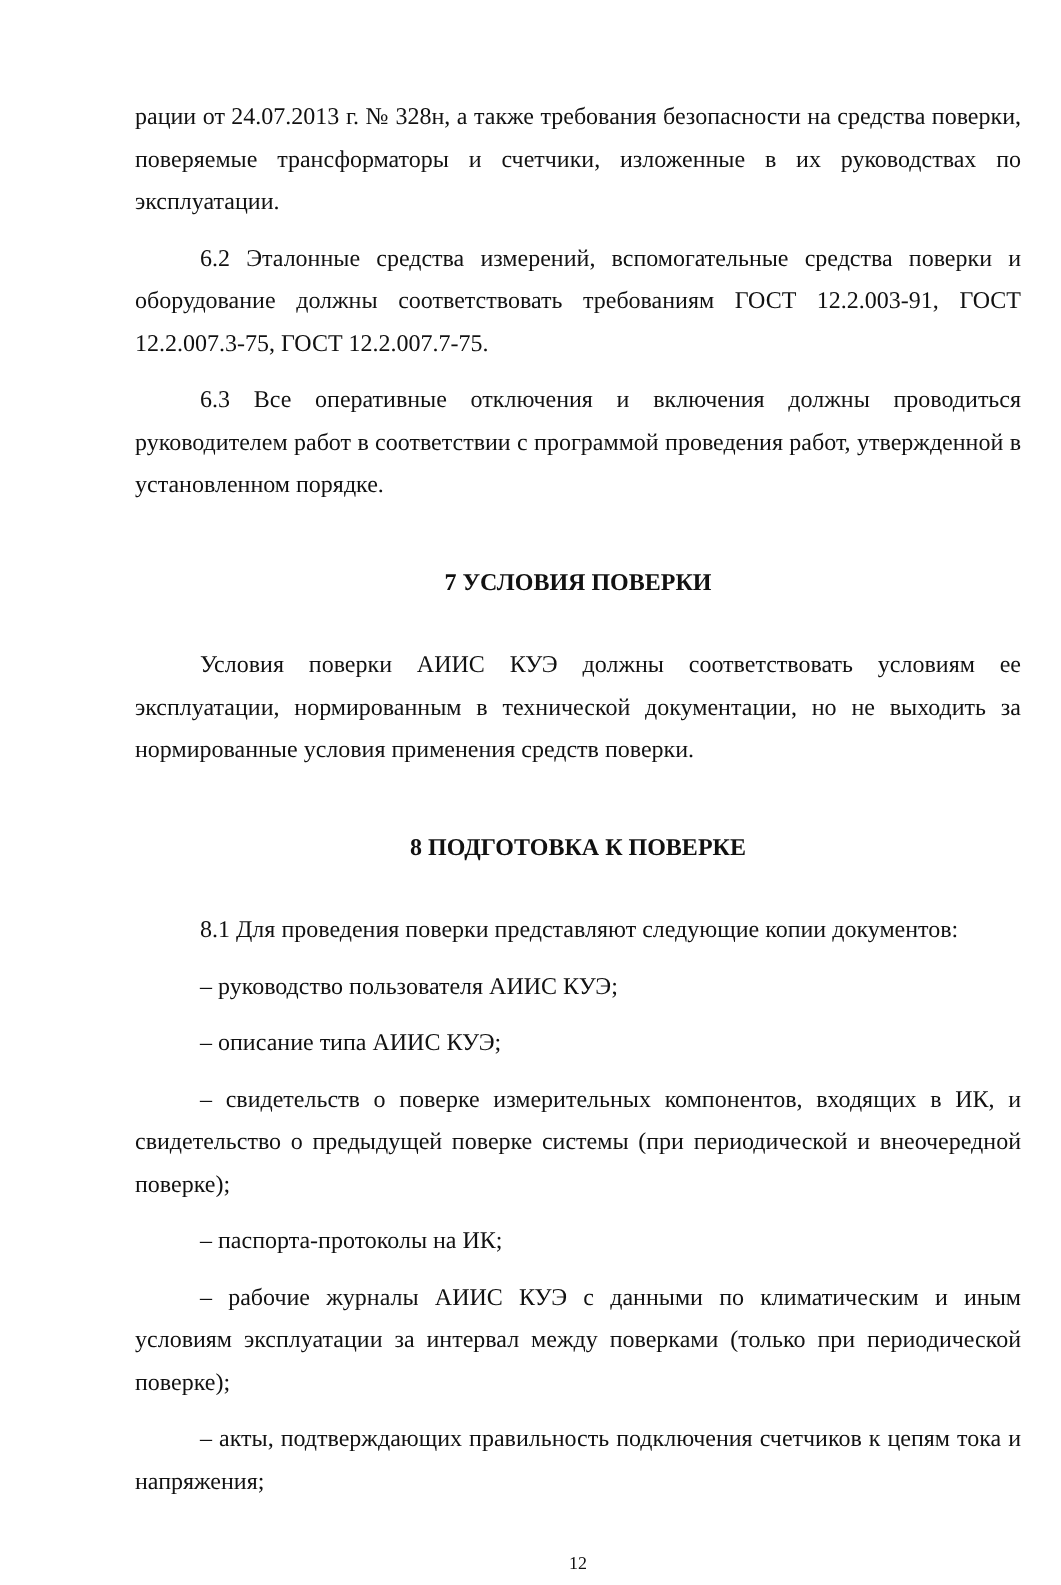рации от 24.07.2013 г. № 328н, а также требования безопасности на средства поверки, поверяемые трансформаторы и счетчики, изложенные в их руководствах по эксплуатации.
6.2 Эталонные средства измерений, вспомогательные средства поверки и оборудование должны соответствовать требованиям ГОСТ 12.2.003-91, ГОСТ 12.2.007.3-75, ГОСТ 12.2.007.7-75.
6.3 Все оперативные отключения и включения должны проводиться руководителем работ в соответствии с программой проведения работ, утвержденной в установленном порядке.
7 УСЛОВИЯ ПОВЕРКИ
Условия поверки АИИС КУЭ должны соответствовать условиям ее эксплуатации, нормированным в технической документации, но не выходить за нормированные условия применения средств поверки.
8 ПОДГОТОВКА К ПОВЕРКЕ
8.1 Для проведения поверки представляют следующие копии документов:
– руководство пользователя АИИС КУЭ;
– описание типа АИИС КУЭ;
– свидетельств о поверке измерительных компонентов, входящих в ИК, и свидетельство о предыдущей поверке системы (при периодической и внеочередной поверке);
– паспорта-протоколы на ИК;
– рабочие журналы АИИС КУЭ с данными по климатическим и иным условиям эксплуатации за интервал между поверками (только при периодической поверке);
– акты, подтверждающих правильность подключения счетчиков к цепям тока и напряжения;
12